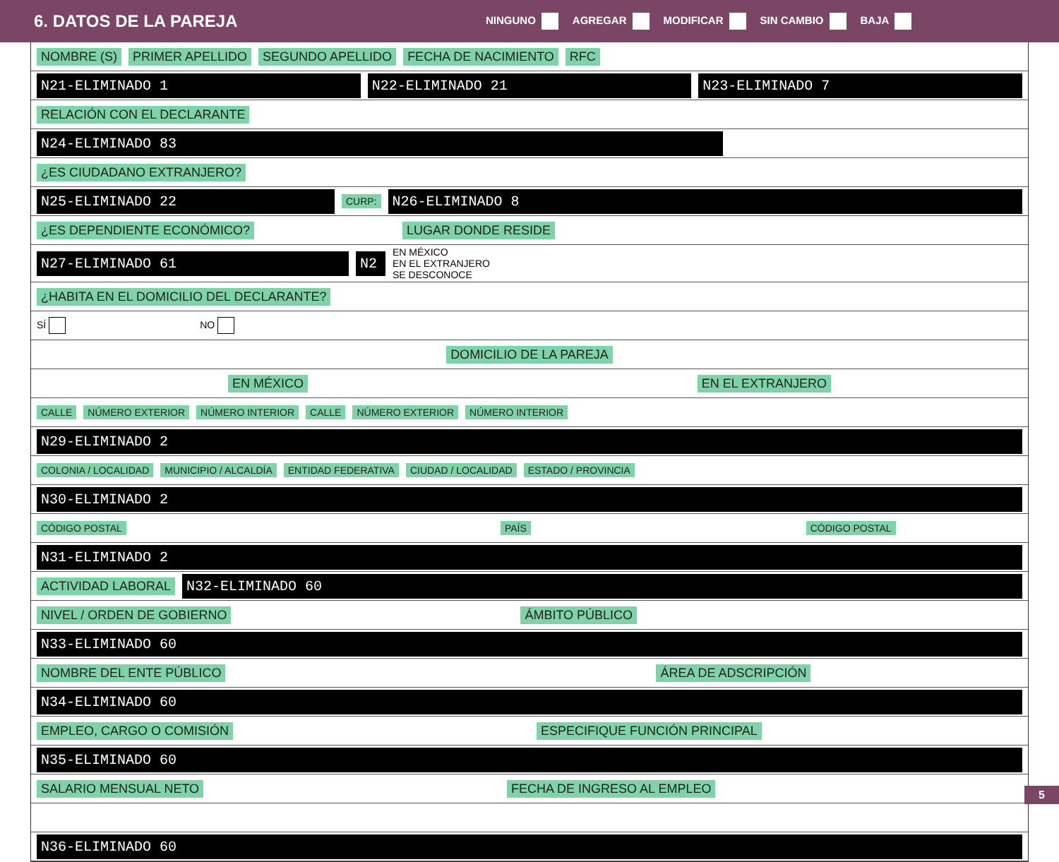6. DATOS DE LA PAREJA
NINGUNO AGREGAR MODIFICAR SIN CAMBIO BAJA
NOMBRE (S) PRIMER APELLIDO SEGUNDO APELLIDO FECHA DE NACIMIENTO RFC
N21-ELIMINADO 1 N22-ELIMINADO 21 N23-ELIMINADO 7
RELACIÓN CON EL DECLARANTE
N24-ELIMINADO 83
¿ES CIUDADANO EXTRANJERO?
N25-ELIMINADO 22 CURP: N26-ELIMINADO 8
¿ES DEPENDIENTE ECONÓMICO? LUGAR DONDE RESIDE
N27-ELIMINADO 61 N2 EN MÉXICO
EN EL EXTRANJERO
SE DESCONOCE
¿HABITA EN EL DOMICILIO DEL DECLARANTE?
SÍ NO
DOMICILIO DE LA PAREJA
EN MÉXICO EN EL EXTRANJERO
CALLE NÚMERO EXTERIOR NÚMERO INTERIOR CALLE NÚMERO EXTERIOR NÚMERO INTERIOR
N29-ELIMINADO 2
COLONIA / LOCALIDAD MUNICIPIO / ALCALDÍA ENTIDAD FEDERATIVA CIUDAD / LOCALIDAD ESTADO / PROVINCIA
N30-ELIMINADO 2
CÓDIGO POSTAL PAÍS CÓDIGO POSTAL
N31-ELIMINADO 2
ACTIVIDAD LABORAL N32-ELIMINADO 60
NIVEL / ORDEN DE GOBIERNO ÁMBITO PÚBLICO
N33-ELIMINADO 60
NOMBRE DEL ENTE PÚBLICO ÁREA DE ADSCRIPCIÓN
N34-ELIMINADO 60
EMPLEO, CARGO O COMISIÓN ESPECIFIQUE FUNCIÓN PRINCIPAL
N35-ELIMINADO 60
SALARIO MENSUAL NETO FECHA DE INGRESO AL EMPLEO
N36-ELIMINADO 60
5